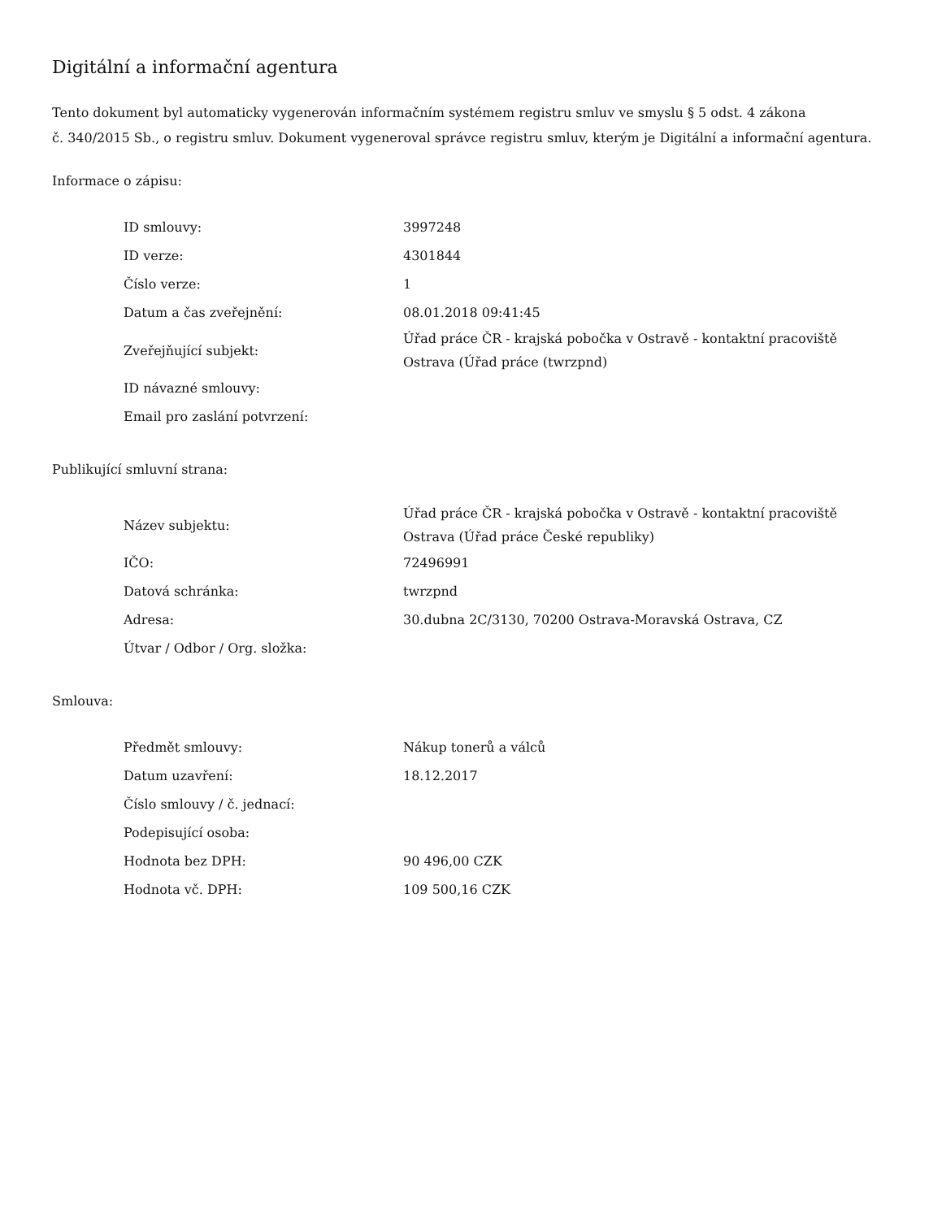Digitální a informační agentura
Tento dokument byl automaticky vygenerován informačním systémem registru smluv ve smyslu § 5 odst. 4 zákona
č. 340/2015 Sb., o registru smluv. Dokument vygeneroval správce registru smluv, kterým je Digitální a informační agentura.
Informace o zápisu:
| ID smlouvy: | 3997248 |
| ID verze: | 4301844 |
| Číslo verze: | 1 |
| Datum a čas zveřejnění: | 08.01.2018 09:41:45 |
| Zveřejňující subjekt: | Úřad práce ČR - krajská pobočka v Ostravě - kontaktní pracoviště Ostrava (Úřad práce (twrzpnd) |
| ID návazné smlouvy: | |
| Email pro zaslání potvrzení: | |
Publikující smluvní strana:
| Název subjektu: | Úřad práce ČR - krajská pobočka v Ostravě - kontaktní pracoviště Ostrava (Úřad práce České republiky) |
| IČO: | 72496991 |
| Datová schránka: | twrzpnd |
| Adresa: | 30.dubna 2C/3130, 70200 Ostrava-Moravská Ostrava, CZ |
| Útvar / Odbor / Org. složka: | |
Smlouva:
| Předmět smlouvy: | Nákup tonerů a válců |
| Datum uzavření: | 18.12.2017 |
| Číslo smlouvy / č. jednací: | |
| Podepisující osoba: | |
| Hodnota bez DPH: | 90 496,00 CZK |
| Hodnota vč. DPH: | 109 500,16 CZK |